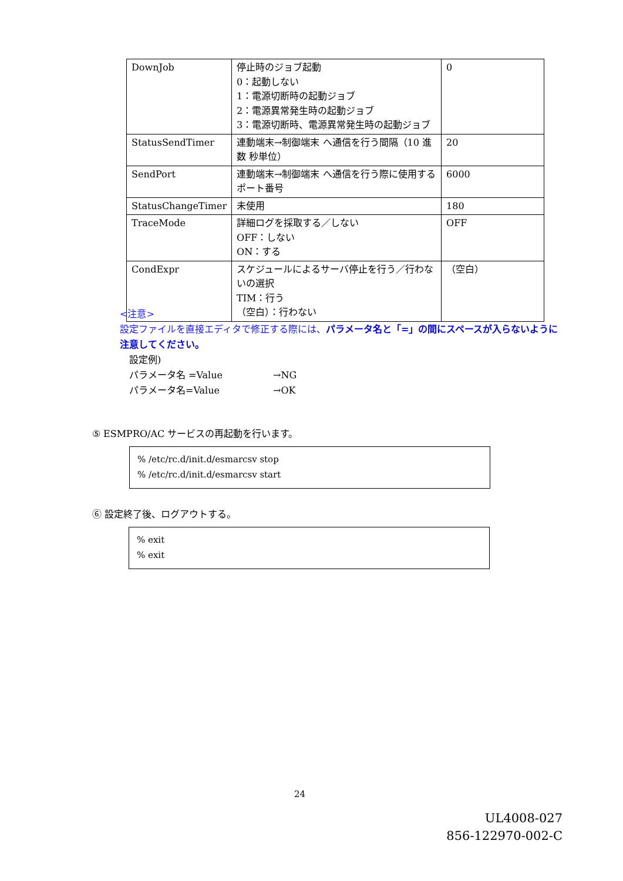| DownJob | 停止時のジョブ起動 0：起動しない 1：電源切断時の起動ジョブ 2：電源異常発生時の起動ジョブ 3：電源切断時、電源異常発生時の起動ジョブ | 0 |
| StatusSendTimer | 連動端末→制御端末 へ通信を行う間隔（10 進数 秒単位） | 20 |
| SendPort | 連動端末→制御端末 へ通信を行う際に使用するポート番号 | 6000 |
| StatusChangeTimer | 未使用 | 180 |
| TraceMode | 詳細ログを採取する／しない OFF：しない ON：する | OFF |
| CondExpr | スケジュールによるサーバ停止を行う／行わないの選択 TIM：行う （空白）：行わない | （空白） |
<注意>
設定ファイルを直接エディタで修正する際には、パラメータ名と「=」の間にスペースが入らないように注意してください。
設定例)
パラメータ名 =Value →NG
パラメータ名=Value →OK
⑤ ESMPRO/AC サービスの再起動を行います。
% /etc/rc.d/init.d/esmarcsv stop
% /etc/rc.d/init.d/esmarcsv start
⑥ 設定終了後、ログアウトする。
% exit
% exit
24
UL4008-027
856-122970-002-C